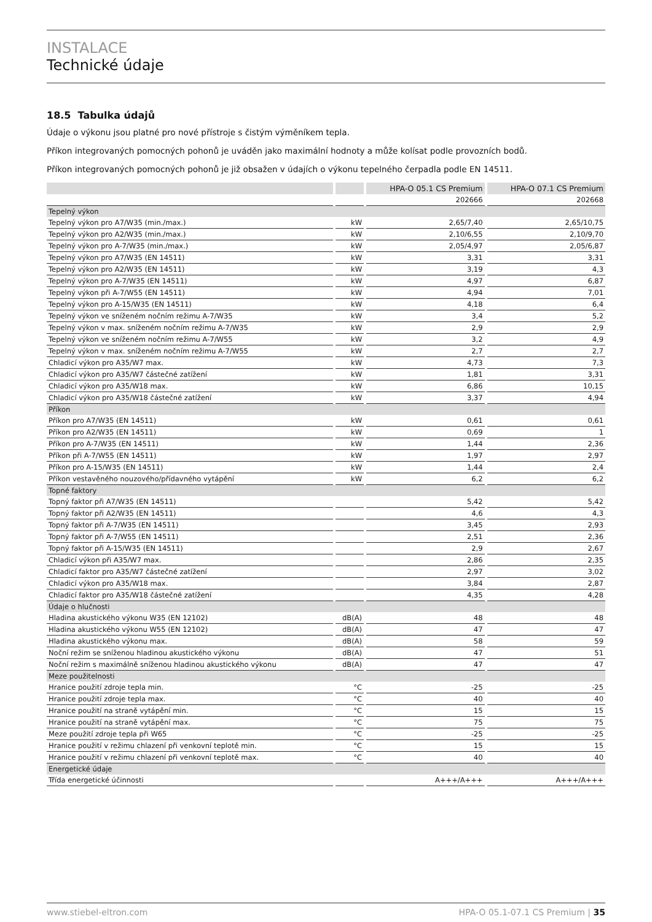INSTALACE
Technické údaje
18.5 Tabulka údajů
Údaje o výkonu jsou platné pro nové přístroje s čistým výměníkem tepla.
Příkon integrovaných pomocných pohonů je uváděn jako maximální hodnoty a může kolísat podle provozních bodů.
Příkon integrovaných pomocných pohonů je již obsažen v údajích o výkonu tepelného čerpadla podle EN 14511.
| | | HPA-O 05.1 CS Premium | HPA-O 07.1 CS Premium |
| --- | --- | --- | --- |
| | | 202666 | 202668 |
| Tepelný výkon | | | |
| Tepelný výkon pro A7/W35 (min./max.) | kW | 2,65/7,40 | 2,65/10,75 |
| Tepelný výkon pro A2/W35 (min./max.) | kW | 2,10/6,55 | 2,10/9,70 |
| Tepelný výkon pro A-7/W35 (min./max.) | kW | 2,05/4,97 | 2,05/6,87 |
| Tepelný výkon pro A7/W35 (EN 14511) | kW | 3,31 | 3,31 |
| Tepelný výkon pro A2/W35 (EN 14511) | kW | 3,19 | 4,3 |
| Tepelný výkon pro A-7/W35 (EN 14511) | kW | 4,97 | 6,87 |
| Tepelný výkon při A-7/W55 (EN 14511) | kW | 4,94 | 7,01 |
| Tepelný výkon pro A-15/W35 (EN 14511) | kW | 4,18 | 6,4 |
| Tepelný výkon ve sníženém nočním režimu A-7/W35 | kW | 3,4 | 5,2 |
| Tepelný výkon v max. sníženém nočním režimu A-7/W35 | kW | 2,9 | 2,9 |
| Tepelný výkon ve sníženém nočním režimu A-7/W55 | kW | 3,2 | 4,9 |
| Tepelný výkon v max. sníženém nočním režimu A-7/W55 | kW | 2,7 | 2,7 |
| Chladicí výkon pro A35/W7 max. | kW | 4,73 | 7,3 |
| Chladicí výkon pro A35/W7 částečné zatížení | kW | 1,81 | 3,31 |
| Chladicí výkon pro A35/W18 max. | kW | 6,86 | 10,15 |
| Chladicí výkon pro A35/W18 částečné zatížení | kW | 3,37 | 4,94 |
| Příkon | | | |
| Příkon pro A7/W35 (EN 14511) | kW | 0,61 | 0,61 |
| Příkon pro A2/W35 (EN 14511) | kW | 0,69 | 1 |
| Příkon pro A-7/W35 (EN 14511) | kW | 1,44 | 2,36 |
| Příkon při A-7/W55 (EN 14511) | kW | 1,97 | 2,97 |
| Příkon pro A-15/W35 (EN 14511) | kW | 1,44 | 2,4 |
| Příkon vestavěného nouzového/přídavného vytápění | kW | 6,2 | 6,2 |
| Topné faktory | | | |
| Topný faktor při A7/W35 (EN 14511) | | 5,42 | 5,42 |
| Topný faktor při A2/W35 (EN 14511) | | 4,6 | 4,3 |
| Topný faktor při A-7/W35 (EN 14511) | | 3,45 | 2,93 |
| Topný faktor při A-7/W55 (EN 14511) | | 2,51 | 2,36 |
| Topný faktor při A-15/W35 (EN 14511) | | 2,9 | 2,67 |
| Chladicí výkon při A35/W7 max. | | 2,86 | 2,35 |
| Chladicí faktor pro A35/W7 částečné zatížení | | 2,97 | 3,02 |
| Chladicí výkon pro A35/W18 max. | | 3,84 | 2,87 |
| Chladicí faktor pro A35/W18 částečné zatížení | | 4,35 | 4,28 |
| Údaje o hlučnosti | | | |
| Hladina akustického výkonu W35 (EN 12102) | dB(A) | 48 | 48 |
| Hladina akustického výkonu W55 (EN 12102) | dB(A) | 47 | 47 |
| Hladina akustického výkonu max. | dB(A) | 58 | 59 |
| Noční režim se sníženou hladinou akustického výkonu | dB(A) | 47 | 51 |
| Noční režim s maximálně sníženou hladinou akustického výkonu | dB(A) | 47 | 47 |
| Meze použitelnosti | | | |
| Hranice použití zdroje tepla min. | °C | -25 | -25 |
| Hranice použití zdroje tepla max. | °C | 40 | 40 |
| Hranice použití na straně vytápění min. | °C | 15 | 15 |
| Hranice použití na straně vytápění max. | °C | 75 | 75 |
| Meze použití zdroje tepla při W65 | °C | -25 | -25 |
| Hranice použití v režimu chlazení při venkovní teplotě min. | °C | 15 | 15 |
| Hranice použití v režimu chlazení při venkovní teplotě max. | °C | 40 | 40 |
| Energetické údaje | | | |
| Třída energetické účinnosti | | A+++/A+++ | A+++/A+++ |
www.stiebel-eltron.com HPA-O 05.1-07.1 CS Premium | 35